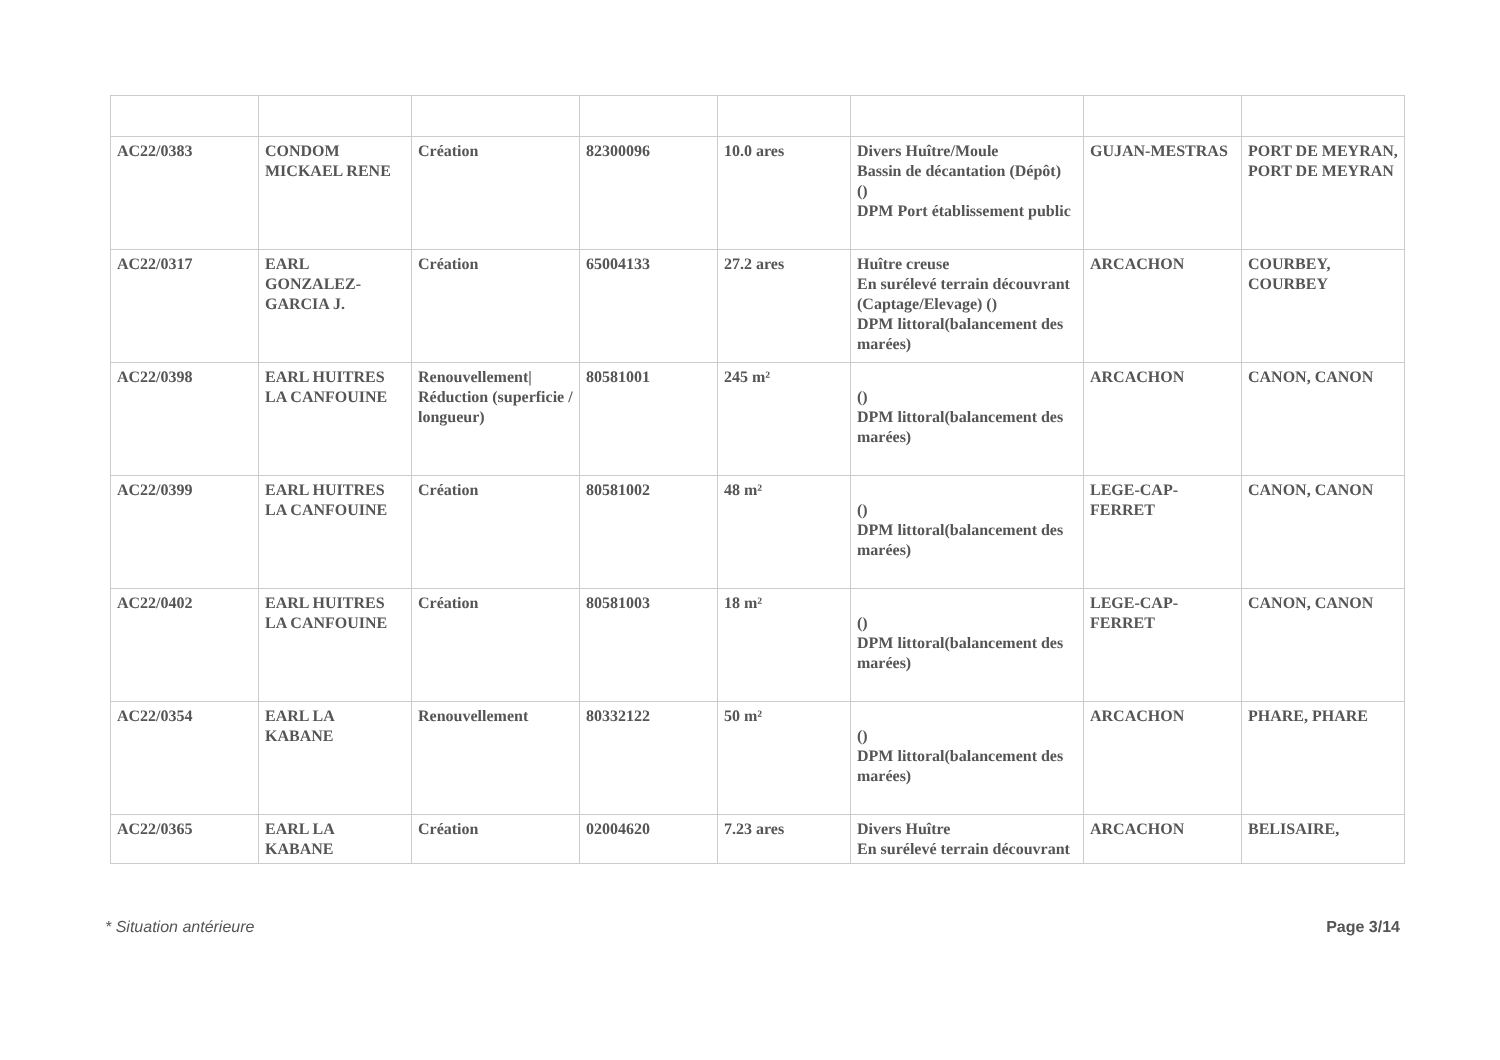| AC22/0383 | CONDOM MICKAEL RENE | Création | 82300096 | 10.0 ares | Divers Huître/Moule Bassin de décantation (Dépôt) () DPM Port établissement public | GUJAN-MESTRAS | PORT DE MEYRAN, PORT DE MEYRAN |
| AC22/0317 | EARL GONZALEZ-GARCIA J. | Création | 65004133 | 27.2 ares | Huître creuse En surélevé terrain découvrant (Captage/Elevage) () DPM littoral(balancement des marées) | ARCACHON | COURBEY, COURBEY |
| AC22/0398 | EARL HUITRES LA CANFOUINE | Renouvellement/ Réduction (superficie / longueur) | 80581001 | 245 m² | () DPM littoral(balancement des marées) | ARCACHON | CANON, CANON |
| AC22/0399 | EARL HUITRES LA CANFOUINE | Création | 80581002 | 48 m² | () DPM littoral(balancement des marées) | LEGE-CAP-FERRET | CANON, CANON |
| AC22/0402 | EARL HUITRES LA CANFOUINE | Création | 80581003 | 18 m² | () DPM littoral(balancement des marées) | LEGE-CAP-FERRET | CANON, CANON |
| AC22/0354 | EARL LA KABANE | Renouvellement | 80332122 | 50 m² | () DPM littoral(balancement des marées) | ARCACHON | PHARE, PHARE |
| AC22/0365 | EARL LA KABANE | Création | 02004620 | 7.23 ares | Divers Huître En surélevé terrain découvrant | ARCACHON | BELISAIRE, |
* Situation antérieure Page 3/14